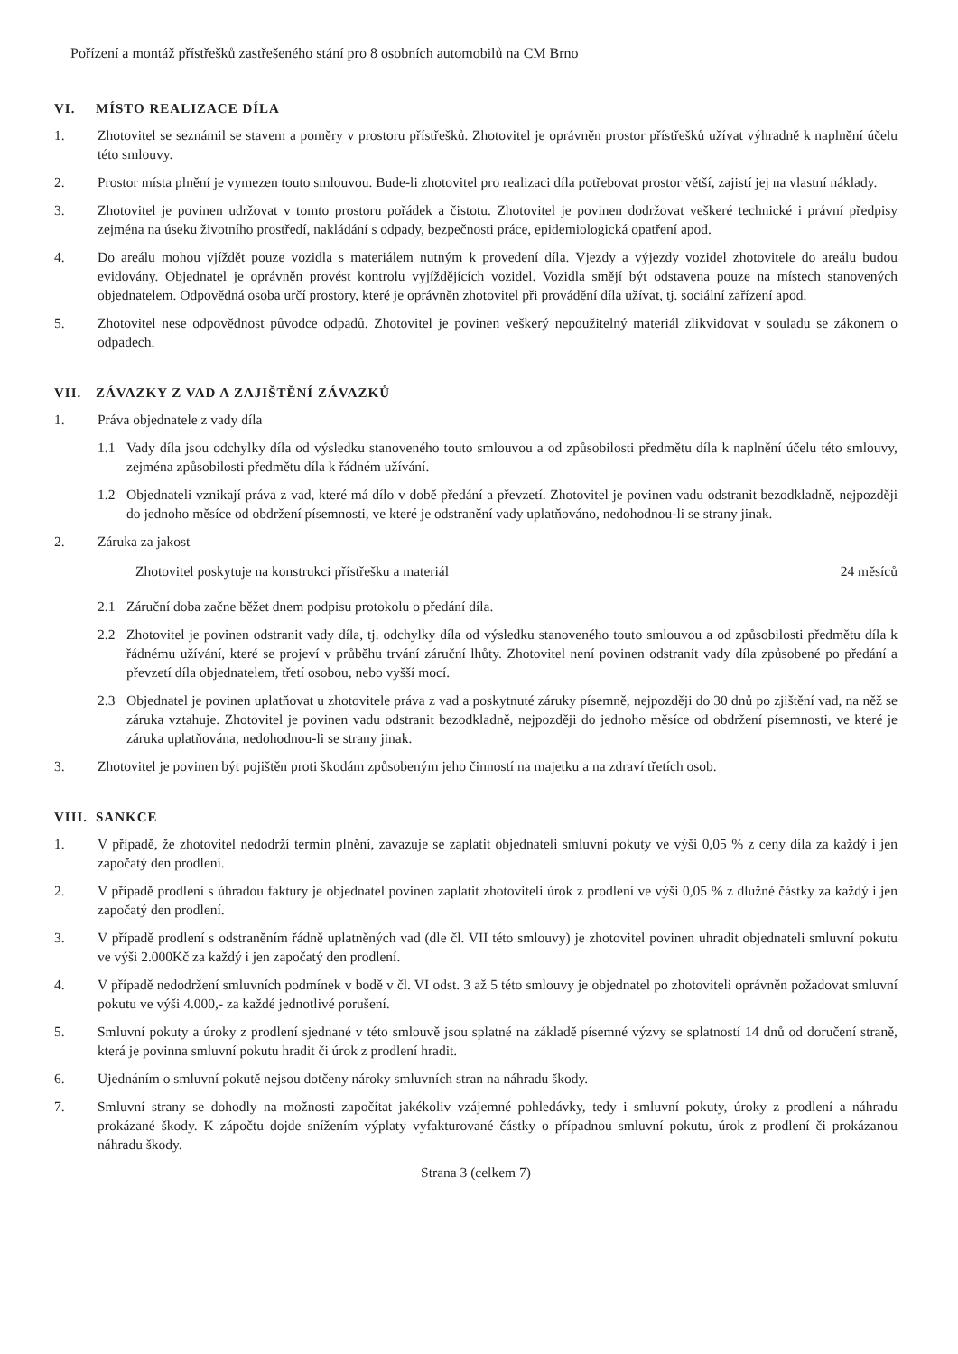Pořízení a montáž přístřešků zastřešeného stání pro 8 osobních automobilů na CM Brno
VI. MÍSTO REALIZACE DÍLA
1. Zhotovitel se seznámil se stavem a poměry v prostoru přístřešků. Zhotovitel je oprávněn prostor přístřešků užívat výhradně k naplnění účelu této smlouvy.
2. Prostor místa plnění je vymezen touto smlouvou. Bude-li zhotovitel pro realizaci díla potřebovat prostor větší, zajistí jej na vlastní náklady.
3. Zhotovitel je povinen udržovat v tomto prostoru pořádek a čistotu. Zhotovitel je povinen dodržovat veškeré technické i právní předpisy zejména na úseku životního prostředí, nakládání s odpady, bezpečnosti práce, epidemiologická opatření apod.
4. Do areálu mohou vjíždět pouze vozidla s materiálem nutným k provedení díla. Vjezdy a výjezdy vozidel zhotovitele do areálu budou evidovány. Objednatel je oprávněn provést kontrolu vyjíždějících vozidel. Vozidla smějí být odstavena pouze na místech stanovených objednatelem. Odpovědná osoba určí prostory, které je oprávněn zhotovitel při provádění díla užívat, tj. sociální zařízení apod.
5. Zhotovitel nese odpovědnost původce odpadů. Zhotovitel je povinen veškerý nepoužitelný materiál zlikvidovat v souladu se zákonem o odpadech.
VII. ZÁVAZKY Z VAD A ZAJIŠTĚNÍ ZÁVAZKŮ
1. Práva objednatele z vady díla
1.1 Vady díla jsou odchylky díla od výsledku stanoveného touto smlouvou a od způsobilosti předmětu díla k naplnění účelu této smlouvy, zejména způsobilosti předmětu díla k řádném užívání.
1.2 Objednateli vznikají práva z vad, které má dílo v době předání a převzetí. Zhotovitel je povinen vadu odstranit bezodkladně, nejpozději do jednoho měsíce od obdržení písemnosti, ve které je odstranění vady uplatňováno, nedohodnou-li se strany jinak.
2. Záruka za jakost
Zhotovitel poskytuje na konstrukci přístřešku a materiál 24 měsíců
2.1 Záruční doba začne běžet dnem podpisu protokolu o předání díla.
2.2 Zhotovitel je povinen odstranit vady díla, tj. odchylky díla od výsledku stanoveného touto smlouvou a od způsobilosti předmětu díla k řádnému užívání, které se projeví v průběhu trvání záruční lhůty. Zhotovitel není povinen odstranit vady díla způsobené po předání a převzetí díla objednatelem, třetí osobou, nebo vyšší mocí.
2.3 Objednatel je povinen uplatňovat u zhotovitele práva z vad a poskytnuté záruky písemně, nejpozději do 30 dnů po zjištění vad, na něž se záruka vztahuje. Zhotovitel je povinen vadu odstranit bezodkladně, nejpozději do jednoho měsíce od obdržení písemnosti, ve které je záruka uplatňována, nedohodnou-li se strany jinak.
3. Zhotovitel je povinen být pojištěn proti škodám způsobeným jeho činností na majetku a na zdraví třetích osob.
VIII. SANKCE
1. V případě, že zhotovitel nedodrží termín plnění, zavazuje se zaplatit objednateli smluvní pokuty ve výši 0,05 % z ceny díla za každý i jen započatý den prodlení.
2. V případě prodlení s úhradou faktury je objednatel povinen zaplatit zhotoviteli úrok z prodlení ve výši 0,05 % z dlužné částky za každý i jen započatý den prodlení.
3. V případě prodlení s odstraněním řádně uplatněných vad (dle čl. VII této smlouvy) je zhotovitel povinen uhradit objednateli smluvní pokutu ve výši 2.000Kč za každý i jen započatý den prodlení.
4. V případě nedodržení smluvních podmínek v bodě v čl. VI odst. 3 až 5 této smlouvy je objednatel po zhotoviteli oprávněn požadovat smluvní pokutu ve výši 4.000,- za každé jednotlivé porušení.
5. Smluvní pokuty a úroky z prodlení sjednané v této smlouvě jsou splatné na základě písemné výzvy se splatností 14 dnů od doručení straně, která je povinna smluvní pokutu hradit či úrok z prodlení hradit.
6. Ujednáním o smluvní pokutě nejsou dotčeny nároky smluvních stran na náhradu škody.
7. Smluvní strany se dohodly na možnosti započítat jakékoliv vzájemné pohledávky, tedy i smluvní pokuty, úroky z prodlení a náhradu prokázané škody. K zápočtu dojde snížením výplaty vyfakturované částky o případnou smluvní pokutu, úrok z prodlení či prokázanou náhradu škody.
Strana 3 (celkem 7)